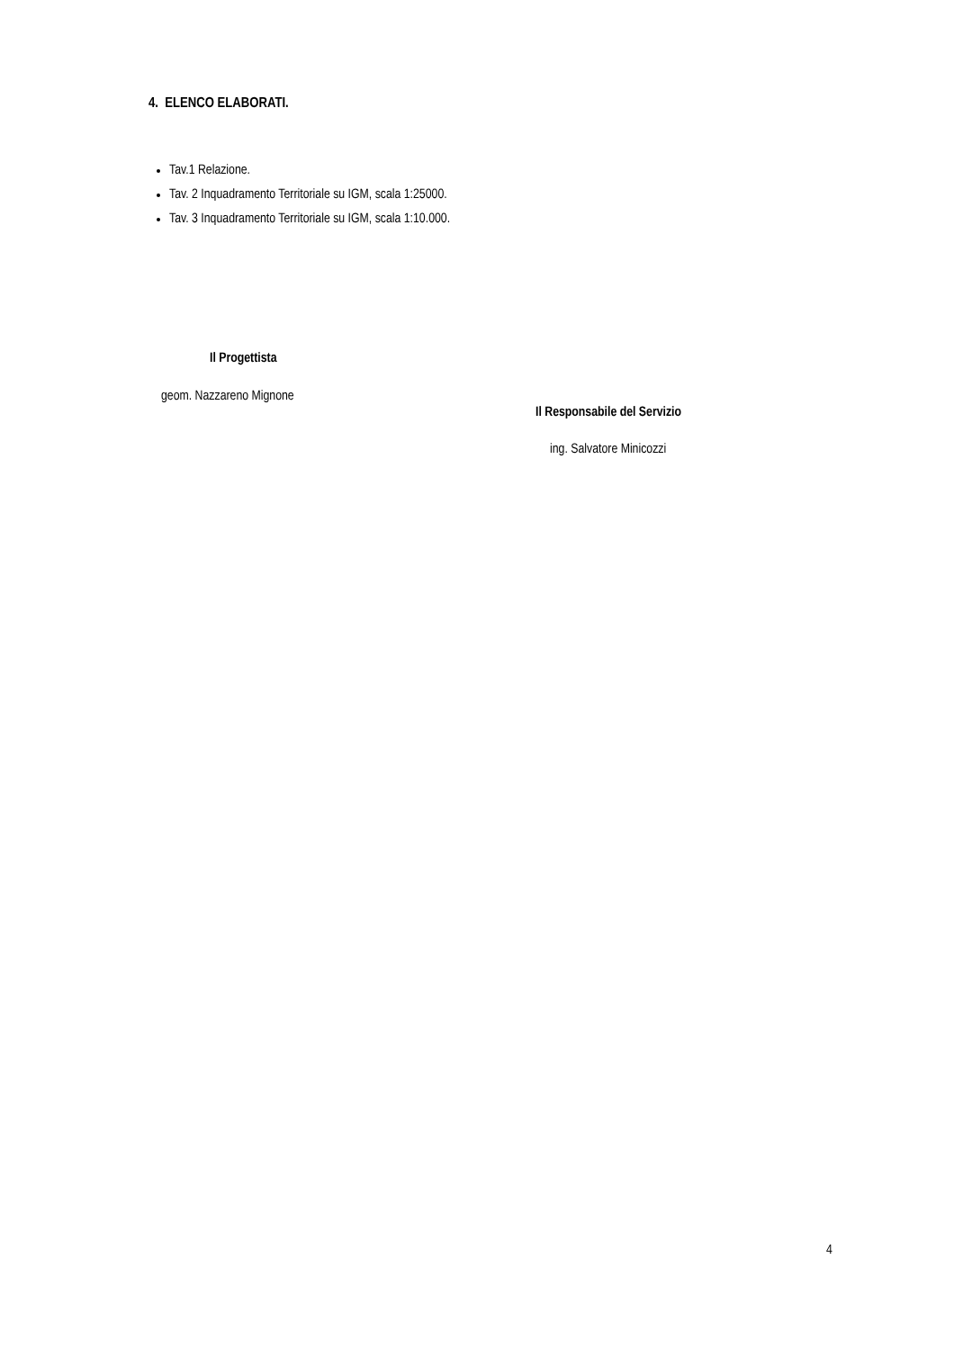4. ELENCO ELABORATI.
Tav.1 Relazione.
Tav. 2 Inquadramento Territoriale su IGM, scala 1:25000.
Tav. 3 Inquadramento Territoriale su IGM, scala 1:10.000.
Il Progettista
geom. Nazzareno Mignone
Il Responsabile del Servizio
ing. Salvatore Minicozzi
4